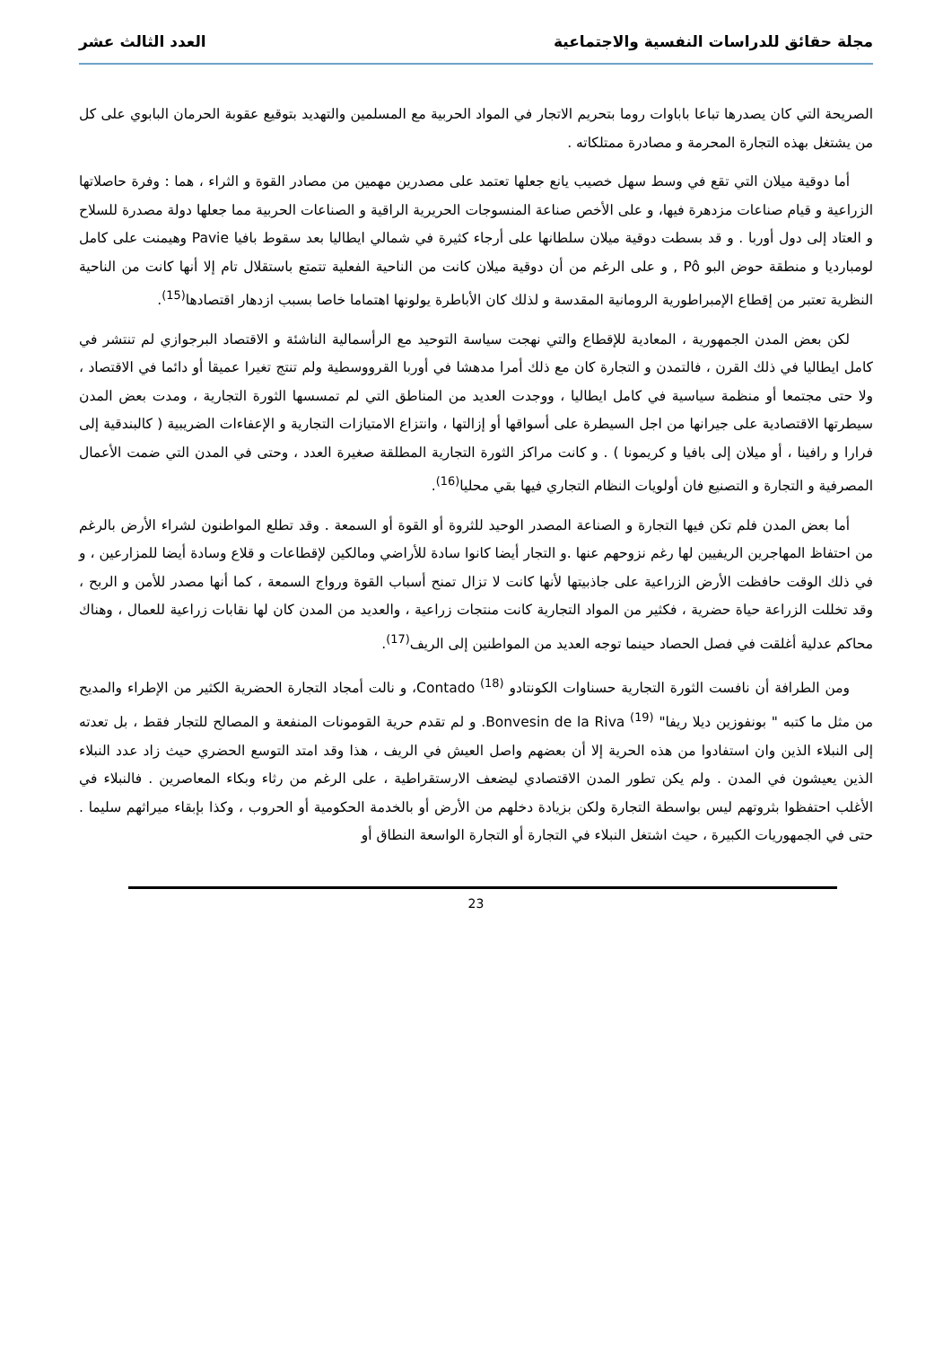مجلة حقائق للدراسات النفسية والاجتماعية العدد الثالث عشر
الصريحة التي كان يصدرها تباعا باباوات روما بتحريم الاتجار في المواد الحربية مع المسلمين والتهديد بتوقيع عقوبة الحرمان البابوي على كل من يشتغل بهذه التجارة المحرمة و مصادرة ممتلكاته .
أما دوقية ميلان التي تقع في وسط سهل خصيب يانع جعلها تعتمد على مصدرين مهمين من مصادر القوة و الثراء ، هما : وفرة حاصلاتها الزراعية و قيام صناعات مزدهرة فيها، و على الأخص صناعة المنسوجات الحريرية الراقية و الصناعات الحربية مما جعلها دولة مصدرة للسلاح و العتاد إلى دول أوربا . و قد بسطت دوقية ميلان سلطانها على أرجاء كثيرة في شمالي ايطاليا بعد سقوط بافيا Pavie وهيمنت على كامل لومبارديا و منطقة حوض البو Pô , و على الرغم من أن دوقية ميلان كانت من الناحية الفعلية تتمتع باستقلال تام إلا أنها كانت من الناحية النظرية تعتبر من إقطاع الإمبراطورية الرومانية المقدسة و لذلك كان الأباطرة يولونها اهتماما خاصا بسبب ازدهار اقتصادها<sup>(15)</sup>.
لكن بعض المدن الجمهورية ، المعادية للإقطاع والتي نهجت سياسة التوحيد مع الرأسمالية الناشئة و الاقتصاد البرجوازي لم تنتشر في كامل ايطاليا في ذلك القرن ، فالتمدن و التجارة كان مع ذلك أمرا مدهشا في أوربا القرووسطية ولم تنتج تغيرا عميقا أو دائما في الاقتصاد ، ولا حتى مجتمعا أو منظمة سياسية في كامل ايطاليا ، ووجدت العديد من المناطق التي لم تمسسها الثورة التجارية ، ومدت بعض المدن سيطرتها الاقتصادية على جيرانها من اجل السيطرة على أسواقها أو إزالتها ، وانتزاع الامتيازات التجارية و الإعفاءات الضريبية ( كالبندقية إلى فرارا و رافينا ، أو ميلان إلى بافيا و كريمونا ) . و كانت مراكز الثورة التجارية المطلقة صغيرة العدد ، وحتى في المدن التي ضمت الأعمال المصرفية و التجارة و التصنيع فان أولويات النظام التجاري فيها بقي محليا<sup>(16)</sup>.
أما بعض المدن فلم تكن فيها التجارة و الصناعة المصدر الوحيد للثروة أو القوة أو السمعة . وقد تطلع المواطنون لشراء الأرض بالرغم من احتفاظ المهاجرين الريفيين لها رغم نزوحهم عنها .و التجار أيضا كانوا سادة للأراضي ومالكين لإقطاعات و قلاع وسادة أيضا للمزارعين ، و في ذلك الوقت حافظت الأرض الزراعية على جاذبيتها لأنها كانت لا تزال تمنح أسباب القوة ورواج السمعة ، كما أنها مصدر للأمن و الربح ، وقد تخللت الزراعة حياة حضرية ، فكثير من المواد التجارية كانت منتجات زراعية ، والعديد من المدن كان لها نقابات زراعية للعمال ، وهناك محاكم عدلية أغلقت في فصل الحصاد حينما توجه العديد من المواطنين إلى الريف<sup>(17)</sup>.
ومن الطرافة أن نافست الثورة التجارية حسناوات الكونتادو Contado <sup>(18)</sup>، و نالت أمجاد التجارة الحضرية الكثير من الإطراء والمديح من مثل ما كتبه " بونفوزين ديلا ريفا" Bonvesin de la Riva <sup>(19)</sup>. و لم تقدم حرية القومونات المنفعة و المصالح للتجار فقط ، بل تعدته إلى النبلاء الذين وان استفادوا من هذه الحرية إلا أن بعضهم واصل العيش في الريف ، هذا وقد امتد التوسع الحضري حيث زاد عدد النبلاء الذين يعيشون في المدن . ولم يكن تطور المدن الاقتصادي ليضعف الارستقراطية ، على الرغم من رثاء وبكاء المعاصرين . فالنبلاء في الأغلب احتفظوا بثروتهم ليس بواسطة التجارة ولكن بزيادة دخلهم من الأرض أو بالخدمة الحكومية أو الحروب ، وكذا بإبقاء ميراثهم سليما . حتى في الجمهوريات الكبيرة ، حيث اشتغل النبلاء في التجارة أو التجارة الواسعة النطاق أو
23